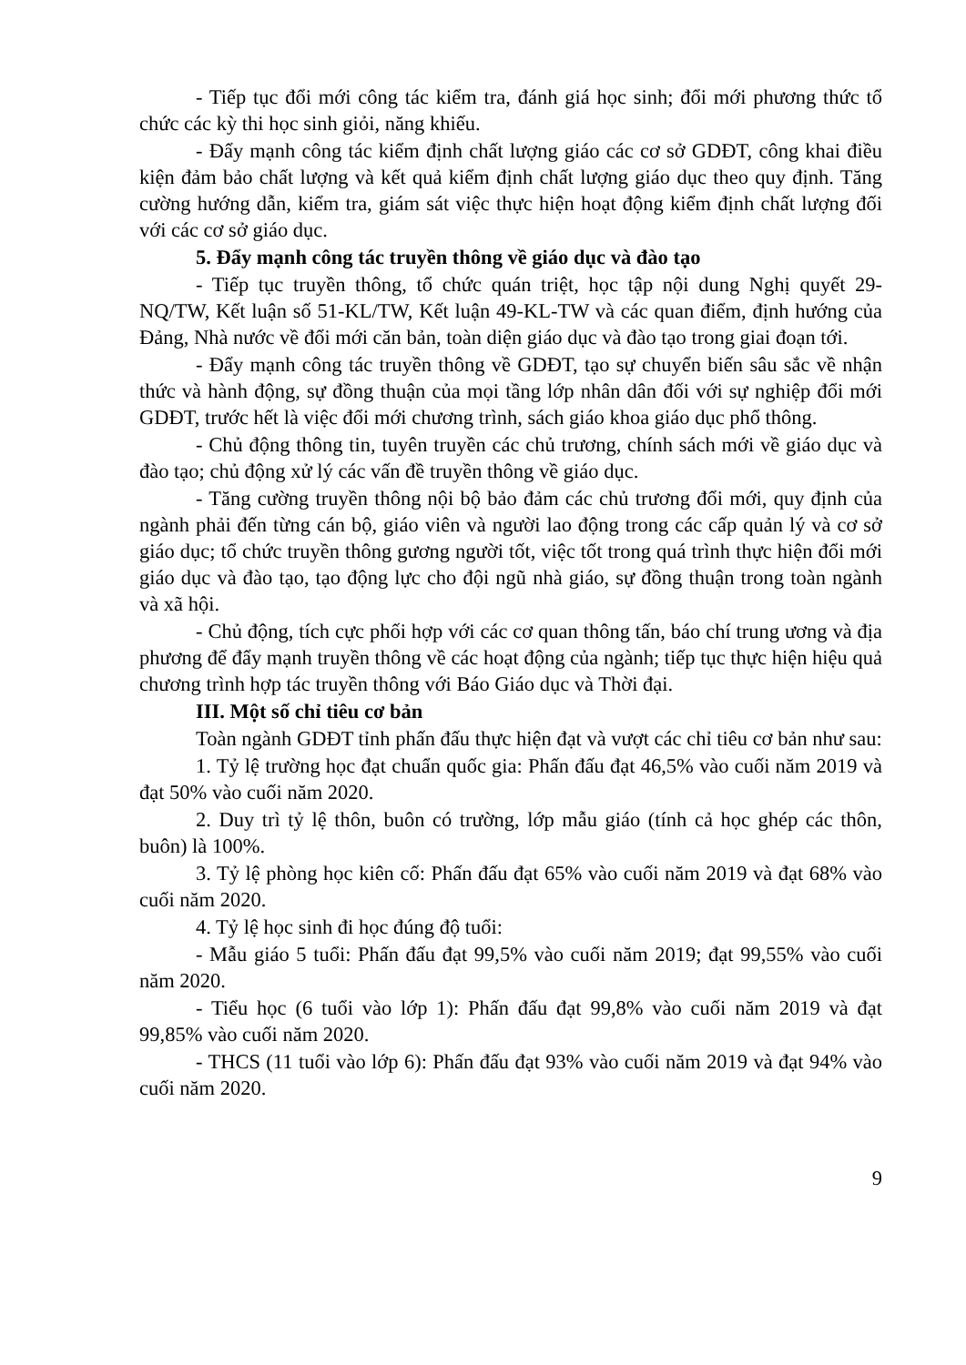- Tiếp tục đổi mới công tác kiểm tra, đánh giá học sinh; đổi mới phương thức tổ chức các kỳ thi học sinh giỏi, năng khiếu.
- Đẩy mạnh công tác kiểm định chất lượng giáo các cơ sở GDĐT, công khai điều kiện đảm bảo chất lượng và kết quả kiểm định chất lượng giáo dục theo quy định. Tăng cường hướng dẫn, kiểm tra, giám sát việc thực hiện hoạt động kiểm định chất lượng đối với các cơ sở giáo dục.
5. Đẩy mạnh công tác truyền thông về giáo dục và đào tạo
- Tiếp tục truyền thông, tổ chức quán triệt, học tập nội dung Nghị quyết 29-NQ/TW, Kết luận số 51-KL/TW, Kết luận 49-KL-TW và các quan điểm, định hướng của Đảng, Nhà nước về đổi mới căn bản, toàn diện giáo dục và đào tạo trong giai đoạn tới.
- Đẩy mạnh công tác truyền thông về GDĐT, tạo sự chuyển biến sâu sắc về nhận thức và hành động, sự đồng thuận của mọi tầng lớp nhân dân đối với sự nghiệp đổi mới GDĐT, trước hết là việc đổi mới chương trình, sách giáo khoa giáo dục phổ thông.
- Chủ động thông tin, tuyên truyền các chủ trương, chính sách mới về giáo dục và đào tạo; chủ động xử lý các vấn đề truyền thông về giáo dục.
- Tăng cường truyền thông nội bộ bảo đảm các chủ trương đổi mới, quy định của ngành phải đến từng cán bộ, giáo viên và người lao động trong các cấp quản lý và cơ sở giáo dục; tổ chức truyền thông gương người tốt, việc tốt trong quá trình thực hiện đổi mới giáo dục và đào tạo, tạo động lực cho đội ngũ nhà giáo, sự đồng thuận trong toàn ngành và xã hội.
- Chủ động, tích cực phối hợp với các cơ quan thông tấn, báo chí trung ương và địa phương để đẩy mạnh truyền thông về các hoạt động của ngành; tiếp tục thực hiện hiệu quả chương trình hợp tác truyền thông với Báo Giáo dục và Thời đại.
III. Một số chỉ tiêu cơ bản
Toàn ngành GDĐT tỉnh phấn đấu thực hiện đạt và vượt các chỉ tiêu cơ bản như sau:
1. Tỷ lệ trường học đạt chuẩn quốc gia: Phấn đấu đạt 46,5% vào cuối năm 2019 và đạt 50% vào cuối năm 2020.
2. Duy trì tỷ lệ thôn, buôn có trường, lớp mẫu giáo (tính cả học ghép các thôn, buôn) là 100%.
3. Tỷ lệ phòng học kiên cố: Phấn đấu đạt 65% vào cuối năm 2019 và đạt 68% vào cuối năm 2020.
4. Tỷ lệ học sinh đi học đúng độ tuổi:
- Mẫu giáo 5 tuổi: Phấn đấu đạt 99,5% vào cuối năm 2019; đạt 99,55% vào cuối năm 2020.
- Tiểu học (6 tuổi vào lớp 1): Phấn đấu đạt 99,8% vào cuối năm 2019 và đạt 99,85% vào cuối năm 2020.
- THCS (11 tuổi vào lớp 6): Phấn đấu đạt 93% vào cuối năm 2019 và đạt 94% vào cuối năm 2020.
9